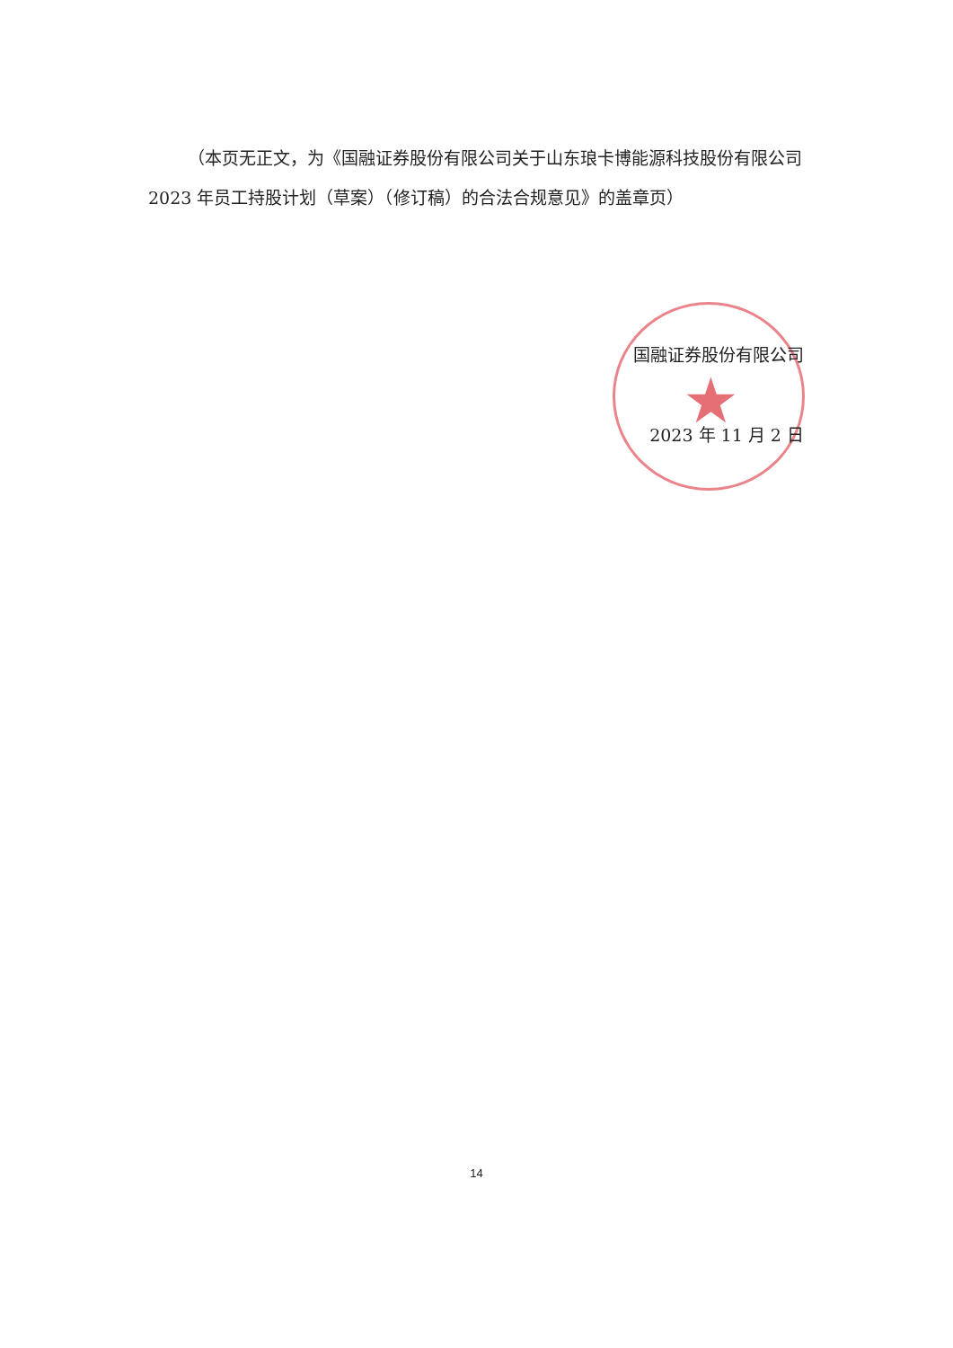★
（本页无正文，为《国融证券股份有限公司关于山东琅卡博能源科技股份有限公司 2023 年员工持股计划（草案）（修订稿）的合法合规意见》的盖章页）
国融证券股份有限公司
2023 年 11 月 2 日
14